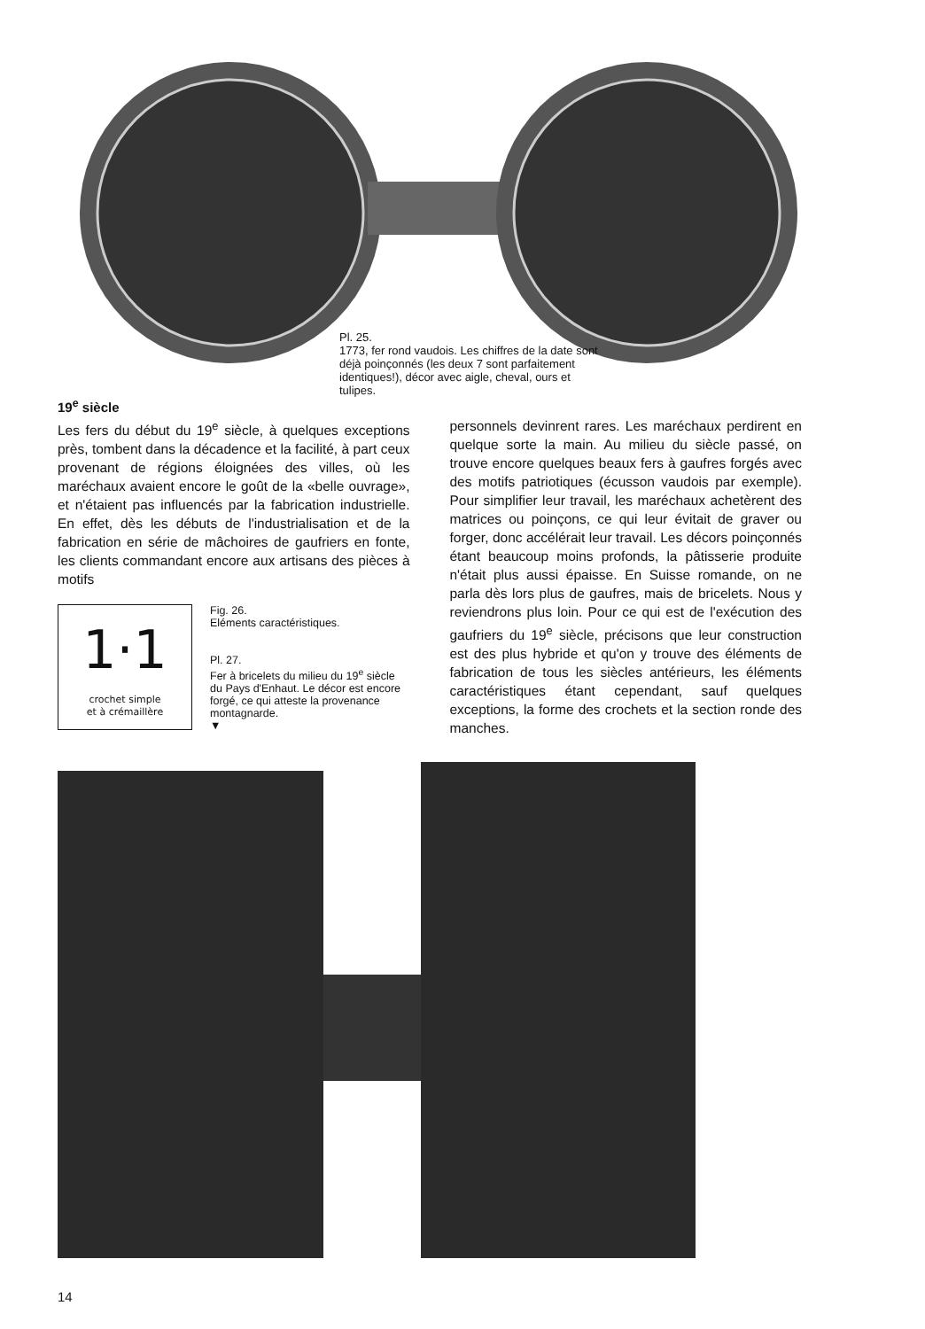Pl. 25.
1773, fer rond vaudois. Les chiffres de la date sont déjà poinçonnés (les deux 7 sont parfaitement identiques!), décor avec aigle, cheval, ours et tulipes.
19<sup>e</sup> siècle
Les fers du début du 19<sup>e</sup> siècle, à quelques exceptions près, tombent dans la décadence et la facilité, à part ceux provenant de régions éloignées des villes, où les maréchaux avaient encore le goût de la «belle ouvrage», et n'étaient pas influencés par la fabrication industrielle. En effet, dès les débuts de l'industrialisation et de la fabrication en série de mâchoires de gaufriers en fonte, les clients commandant encore aux artisans des pièces à motifs
1·1
crochet simple
et à crémaillère
Fig. 26.
Eléments caractéristiques.
Pl. 27.
Fer à bricelets du milieu du 19<sup>e</sup> siècle du Pays d'Enhaut. Le décor est encore forgé, ce qui atteste la provenance montagnarde.
▼
personnels devinrent rares. Les maréchaux perdirent en quelque sorte la main. Au milieu du siècle passé, on trouve encore quelques beaux fers à gaufres forgés avec des motifs patriotiques (écusson vaudois par exemple). Pour simplifier leur travail, les maréchaux achetèrent des matrices ou poinçons, ce qui leur évitait de graver ou forger, donc accélérait leur travail. Les décors poinçonnés étant beaucoup moins profonds, la pâtisserie produite n'était plus aussi épaisse. En Suisse romande, on ne parla dès lors plus de gaufres, mais de bricelets. Nous y reviendrons plus loin. Pour ce qui est de l'exécution des gaufriers du 19<sup>e</sup> siècle, précisons que leur construction est des plus hybride et qu'on y trouve des éléments de fabrication de tous les siècles antérieurs, les éléments caractéristiques étant cependant, sauf quelques exceptions, la forme des crochets et la section ronde des manches.
14